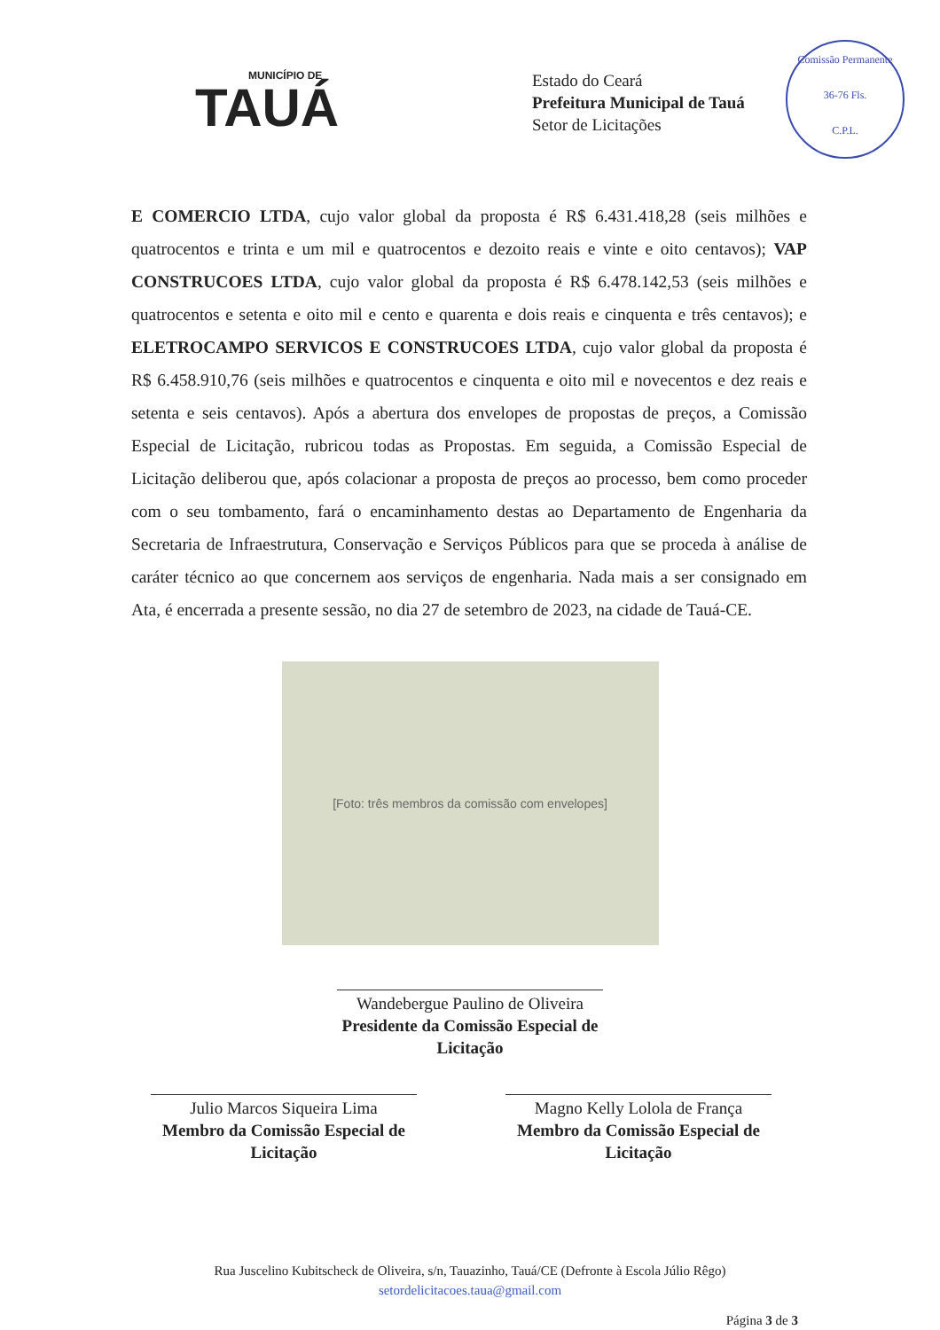MUNICÍPIO DE
TAUÁ
Estado do Ceará
Prefeitura Municipal de Tauá
Setor de Licitações
Comissão Permanente
36-76 Fls.
C.P.L.
E COMERCIO LTDA, cujo valor global da proposta é R$ 6.431.418,28 (seis milhões e quatrocentos e trinta e um mil e quatrocentos e dezoito reais e vinte e oito centavos); VAP CONSTRUCOES LTDA, cujo valor global da proposta é R$ 6.478.142,53 (seis milhões e quatrocentos e setenta e oito mil e cento e quarenta e dois reais e cinquenta e três centavos); e ELETROCAMPO SERVICOS E CONSTRUCOES LTDA, cujo valor global da proposta é R$ 6.458.910,76 (seis milhões e quatrocentos e cinquenta e oito mil e novecentos e dez reais e setenta e seis centavos). Após a abertura dos envelopes de propostas de preços, a Comissão Especial de Licitação, rubricou todas as Propostas. Em seguida, a Comissão Especial de Licitação deliberou que, após colacionar a proposta de preços ao processo, bem como proceder com o seu tombamento, fará o encaminhamento destas ao Departamento de Engenharia da Secretaria de Infraestrutura, Conservação e Serviços Públicos para que se proceda à análise de caráter técnico ao que concernem aos serviços de engenharia. Nada mais a ser consignado em Ata, é encerrada a presente sessão, no dia 27 de setembro de 2023, na cidade de Tauá-CE.
[Foto: três membros da comissão com envelopes]
Wandebergue Paulino de Oliveira
Presidente da Comissão Especial de
Licitação
Julio Marcos Siqueira Lima
Membro da Comissão Especial de
Licitação
Magno Kelly Lolola de França
Membro da Comissão Especial de
Licitação
Rua Juscelino Kubitscheck de Oliveira, s/n, Tauazinho, Tauá/CE (Defronte à Escola Júlio Rêgo)
setordelicitacoes.taua@gmail.com
Página 3 de 3